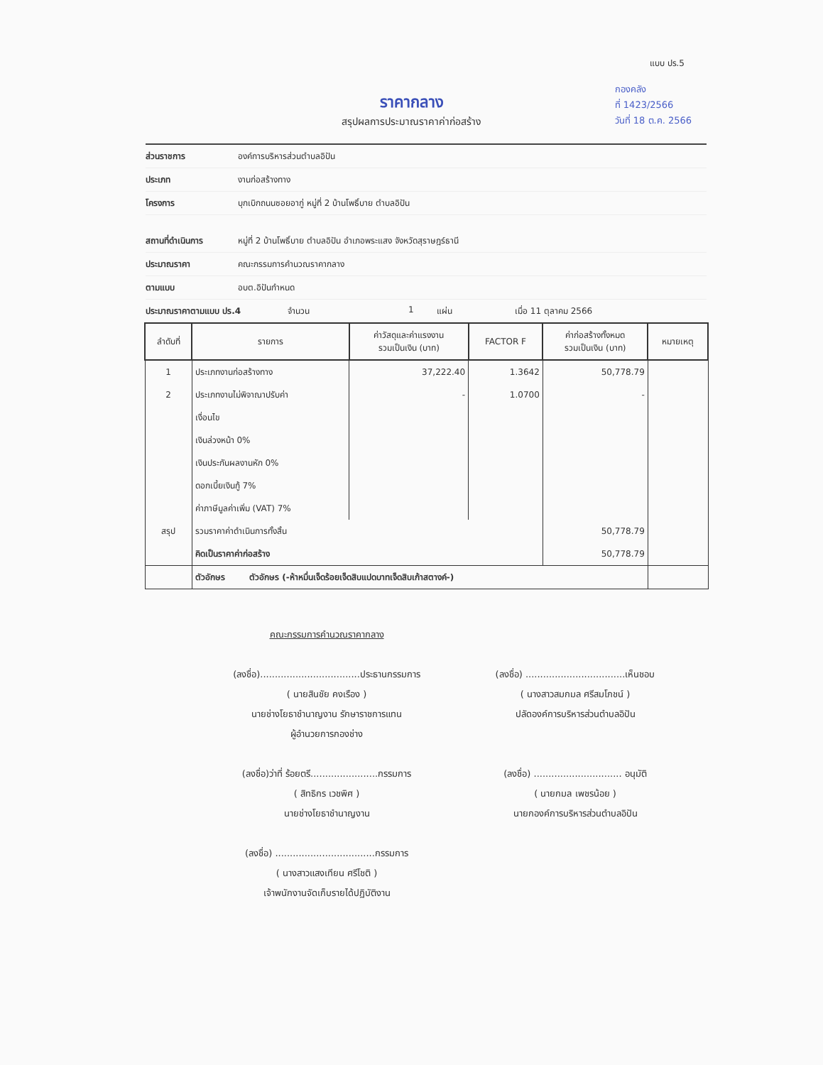แบบ ปร.5
กองคลัง
ที่ 1423/2566
วันที่ 18 ต.ค. 2566
ราคากลาง
สรุปผลการประมาณราคาค่าก่อสร้าง
ส่วนราชการ องค์การบริหารส่วนตำบลอิปัน
ประเภท งานก่อสร้างทาง
โครงการ บุกเบิกถนนซอยอากู่ หมู่ที่ 2 บ้านโพธิ์บาย ตำบลอิปัน
สถานที่ดำเนินการ หมู่ที่ 2 บ้านโพธิ์บาย ตำบลอิปัน อำเภอพระแสง จังหวัดสุราษฎร์ธานี
ประมาณราคา คณะกรรมการคำนวณราคากลาง
ตามแบบ อบต.อิปันกำหนด
ประมาณราคาตามแบบ ปร.4 จำนวน 1 แผ่น เมื่อ 11 ตุลาคม 2566
| ลำดับที่ | รายการ | ค่าวัสดุและค่าแรงงาน รวมเป็นเงิน (บาท) | FACTOR F | ค่าก่อสร้างทั้งหมด รวมเป็นเงิน (บาท) | หมายเหตุ |
| --- | --- | --- | --- | --- | --- |
| 1 | ประเภทงานก่อสร้างทาง | 37,222.40 | 1.3642 | 50,778.79 | |
| 2 | ประเภทงานไม่พิจาณาปรับค่า | - | 1.0700 | - | |
| | เงื่อนไข | | | | |
| | เงินล่วงหน้า 0% | | | | |
| | เงินประกันผลงานหัก 0% | | | | |
| | ดอกเบี้ยเงินกู้ 7% | | | | |
| | ค่าภาษีมูลค่าเพิ่ม (VAT) 7% | | | | |
| สรุป | รวมราคาค่าดำเนินการทั้งสิ้น | | | 50,778.79 | |
| | คิดเป็นราคาค่าก่อสร้าง | | | 50,778.79 | |
| | ตัวอักษร ตัวอักษร (-ห้าหมื่นเจ็ดร้อยเจ็ดสิบแปดบาทเจ็ดสิบเก้าสตางค์-) | | | | |
คณะกรรมการคำนวณราคากลาง
(ลงชื่อ)..................................ประธานกรรมการ
( นายสินชัย คงเรือง )
นายช่างโยธาชำนาญงาน รักษาราชการแทน
ผู้อำนวยการกองช่าง
(ลงชื่อ)ว่าที่ ร้อยตรี.......................กรรมการ
( สิทธิกร เวชพิศ )
นายช่างโยธาชำนาญงาน
(ลงชื่อ) ..................................กรรมการ
( นางสาวแสงเทียน ศรีโชติ )
เจ้าพนักงานจัดเก็บรายได้ปฏิบัติงาน
(ลงชื่อ) ..................................เห็นชอบ
( นางสาวสมกมล ศรีสมโภชน์ )
ปลัดองค์การบริหารส่วนตำบลอิปัน
(ลงชื่อ) .............................. อนุมัติ
( นายกมล เพชรน้อย )
นายกองค์การบริหารส่วนตำบลอิปัน